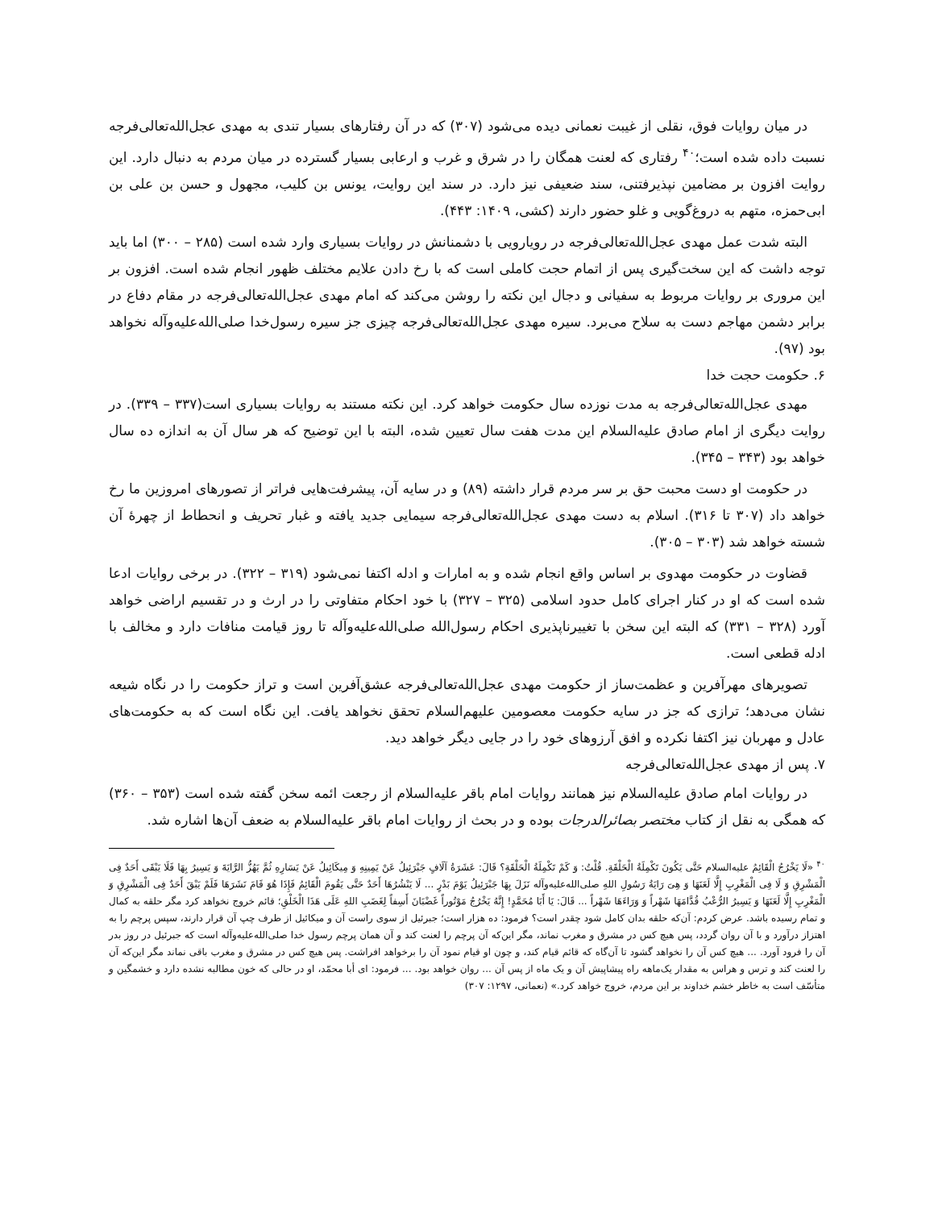در میان روایات فوق، نقلی از غیبت نعمانی دیده می‌شود (۳۰۷) که در آن رفتارهای بسیار تندی به مهدی عجل‌الله‌تعالی‌فرجه نسبت داده شده است؛<sup>۴۰</sup> رفتاری که لعنت همگان را در شرق و غرب و ارعابی بسیار گسترده در میان مردم به دنبال دارد. این روایت افزون بر مضامین نپذیرفتنی، سند ضعیفی نیز دارد. در سند این روایت، یونس بن کلیب، مجهول و حسن بن علی بن ابی‌حمزه، متهم به دروغ‌گویی و غلو حضور دارند (کشی، ۱۴۰۹: ۴۴۳).
البته شدت عمل مهدی عجل‌الله‌تعالی‌فرجه در رویارویی با دشمنانش در روایات بسیاری وارد شده است (۲۸۵ – ۳۰۰) اما باید توجه داشت که این سخت‌گیری پس از اتمام حجت کاملی است که با رخ دادن علایم مختلف ظهور انجام شده است. افزون بر این مروری بر روایات مربوط به سفیانی و دجال این نکته را روشن می‌کند که امام مهدی عجل‌الله‌تعالی‌فرجه در مقام دفاع در برابر دشمن مهاجم دست به سلاح می‌برد. سیره مهدی عجل‌الله‌تعالی‌فرجه چیزی جز سیره رسول‌خدا صلی‌الله‌علیه‌وآله نخواهد بود (۹۷).
۶. حکومت حجت خدا
مهدی عجل‌الله‌تعالی‌فرجه به مدت نوزده سال حکومت خواهد کرد. این نکته مستند به روایات بسیاری است(۳۳۷ – ۳۳۹). در روایت دیگری از امام صادق علیه‌السلام این مدت هفت سال تعیین شده، البته با این توضیح که هر سال آن به اندازه ده سال خواهد بود (۳۴۳ – ۳۴۵).
در حکومت او دست محبت حق بر سر مردم قرار داشته (۸۹) و در سایه آن، پیشرفت‌هایی فراتر از تصورهای امروزین ما رخ خواهد داد (۳۰۷ تا ۳۱۶). اسلام به دست مهدی عجل‌الله‌تعالی‌فرجه سیمایی جدید یافته و غبار تحریف و انحطاط از چهرهٔ آن شسته خواهد شد (۳۰۳ – ۳۰۵).
قضاوت در حکومت مهدوی بر اساس واقع انجام شده و به امارات و ادله اکتفا نمی‌شود (۳۱۹ – ۳۲۲). در برخی روایات ادعا شده است که او در کنار اجرای کامل حدود اسلامی (۳۲۵ – ۳۲۷) با خود احکام متفاوتی را در ارث و در تقسیم اراضی خواهد آورد (۳۲۸ – ۳۳۱) که البته این سخن با تغییرناپذیری احکام رسول‌الله صلی‌الله‌علیه‌وآله تا روز قیامت منافات دارد و مخالف با ادله قطعی است.
تصویرهای مهرآفرین و عظمت‌ساز از حکومت مهدی عجل‌الله‌تعالی‌فرجه عشق‌آفرین است و تراز حکومت را در نگاه شیعه نشان می‌دهد؛ ترازی که جز در سایه حکومت معصومین علیهم‌السلام تحقق نخواهد یافت. این نگاه است که به حکومت‌های عادل و مهربان نیز اکتفا نکرده و افق آرزوهای خود را در جایی دیگر خواهد دید.
۷. پس از مهدی عجل‌الله‌تعالی‌فرجه
در روایات امام صادق علیه‌السلام نیز همانند روایات امام باقر علیه‌السلام از رجعت ائمه سخن گفته شده است (۳۵۳ – ۳۶۰) که همگی به نقل از کتاب مختصر بصائرالدرجات بوده و در بحث از روایات امام باقر علیه‌السلام به ضعف آن‌ها اشاره شد.
<sup>۴۰</sup> «لَا یَخْرُجُ الْقَائِمُ علیه‌السلام حَتَّی یَکُونَ تَکْمِلَةُ الْحَلْقَةِ. قُلْتُ: وَ کَمْ تَکْمِلَةُ الْحَلْقَةِ؟ قَالَ: عَشَرَةُ آلَافٍ جَبْرَئِیلُ عَنْ یَمِینِهِ وَ مِیکَائِیلُ عَنْ یَسَارِهِ ثُمَّ یَهُزُّ الرَّایَةَ وَ یَسِیرُ بِهَا فَلَا یَبْقَی أَحَدٌ فِی الْمَشْرِقِ وَ لَا فِی الْمَغْرِبِ إِلَّا لَعَنَهَا وَ هِیَ رَایَةُ رَسُولِ اللهِ صلی‌الله‌علیه‌وآله نَزَلَ بِهَا جَبْرَئِیلُ یَوْمَ بَدْرٍ ... لَا یَنْشُرُهَا أَحَدٌ حَتَّی یَقُومَ الْقَائِمُ فَإِذَا هُوَ قَامَ نَشَرَهَا فَلَمْ یَبْقَ أَحَدٌ فِی الْمَشْرِقِ وَ الْمَغْرِبِ إِلَّا لَعَنَهَا وَ یَسِیرُ الرُّعْبُ قُدَّامَهَا شَهْراً وَ وَرَاءَهَا شَهْراً ... قَالَ: یَا أَبَا مُحَمَّدٍ! إِنَّهُ یَخْرُجُ مَوْتُوراً غَضْبَانَ أَسِفاً لِغَضَبِ اللهِ عَلَی هَذَا الْخَلْقِ؛ قائم خروج نخواهد کرد مگر حلقه به کمال و تمام رسیده باشد. عرض کردم: آن‌که حلقه بدان کامل شود چقدر است؟ فرمود: ده هزار است؛ جبرئیل از سوی راست آن و میکائیل از طرف چپ آن قرار دارند، سپس پرچم را به اهتزاز درآورد و با آن روان گردد، پس هیچ کس در مشرق و مغرب نماند، مگر این‌که آن پرچم را لعنت کند و آن همان پرچم رسول خدا صلی‌الله‌علیه‌وآله است که جبرئیل در روز بدر آن را فرود آورد. ... هیچ کس آن را نخواهد گشود تا آن‌گاه که قائم قیام کند، و چون او قیام نمود آن را برخواهد افراشت. پس هیچ کس در مشرق و مغرب باقی نماند مگر این‌که آن را لعنت کند و ترس و هراس به مقدار یک‌ماهه راه پیشاپیش آن و یک ماه از پس آن ... روان خواهد بود. ... فرمود: ای أبا محمّد، او در حالی که خون مطالبه نشده دارد و خشمگین و متأسّف است به خاطر خشم خداوند بر این مردم، خروج خواهد کرد.» (نعمانی، ۱۲۹۷: ۳۰۷)